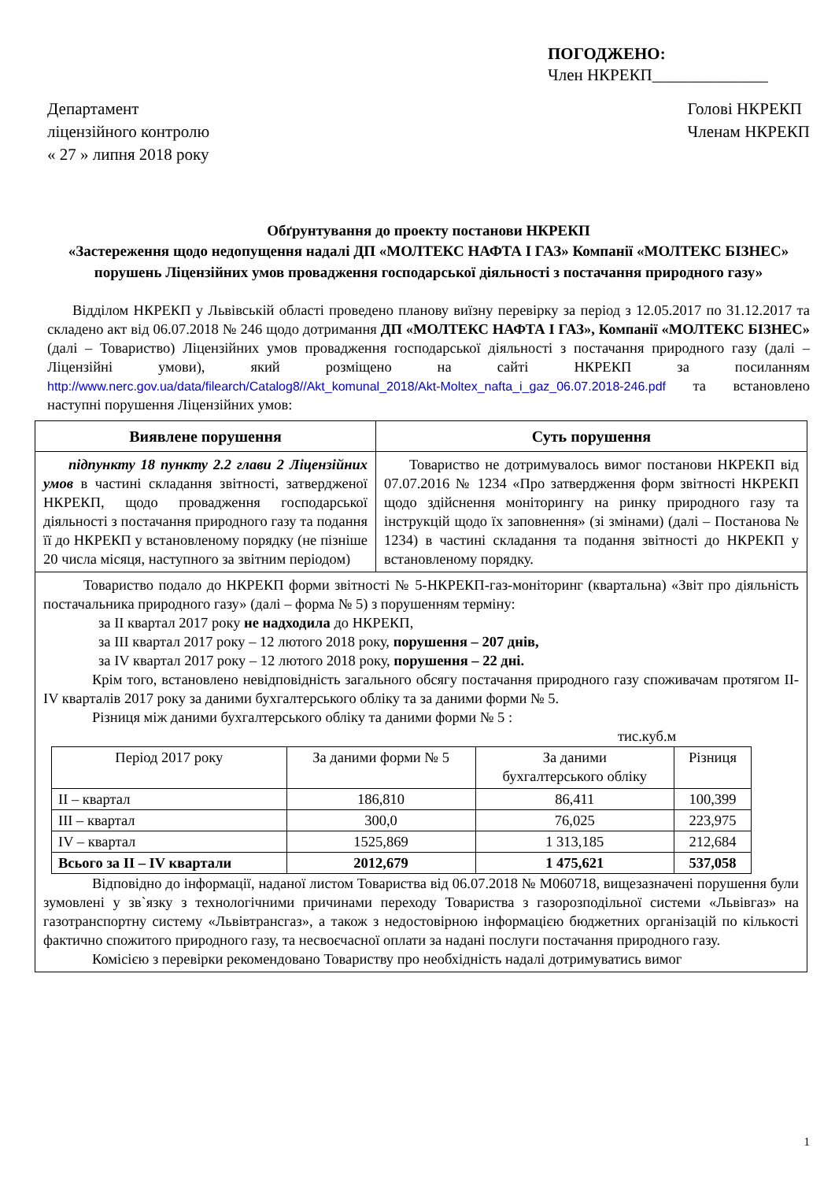ПОГОДЖЕНО:
Член НКРЕКП______________
Департамент
ліцензійного контролю
« 27 » липня 2018 року
Голові НКРЕКП
Членам НКРЕКП
Обґрунтування до проекту постанови НКРЕКП
«Застереження щодо недопущення надалі ДП «МОЛТЕКС НАФТА І ГАЗ» Компанії «МОЛТЕКС БІЗНЕС» порушень Ліцензійних умов провадження господарської діяльності з постачання природного газу»
Відділом НКРЕКП у Львівській області проведено планову виїзну перевірку за період з 12.05.2017 по 31.12.2017 та складено акт від 06.07.2018 № 246 щодо дотримання ДП «МОЛТЕКС НАФТА І ГАЗ», Компанії «МОЛТЕКС БІЗНЕС» (далі – Товариство) Ліцензійних умов провадження господарської діяльності з постачання природного газу (далі – Ліцензійні умови), який розміщено на сайті НКРЕКП за посиланням http://www.nerc.gov.ua/data/filearch/Catalog8//Akt_komunal_2018/Akt-Moltex_nafta_i_gaz_06.07.2018-246.pdf та встановлено наступні порушення Ліцензійних умов:
| Виявлене порушення | Суть порушення |
| --- | --- |
| підпункту 18 пункту 2.2 глави 2 Ліцензійних умов в частині складання звітності, затвердженої НКРЕКП, щодо провадження господарської діяльності з постачання природного газу та подання її до НКРЕКП у встановленому порядку (не пізніше 20 числа місяця, наступного за звітним періодом) | Товариство не дотримувалось вимог постанови НКРЕКП від 07.07.2016 № 1234 «Про затвердження форм звітності НКРЕКП щодо здійснення моніторингу на ринку природного газу та інструкцій щодо їх заповнення» (зі змінами) (далі – Постанова № 1234) в частині складання та подання звітності до НКРЕКП у встановленому порядку. |
| Товариство подало до НКРЕКП форми звітності № 5-НКРЕКП-газ-моніторинг (квартальна) «Звіт про діяльність постачальника природного газу» (далі – форма № 5) з порушенням терміну: за ІІ квартал 2017 року не надходила до НКРЕКП, за ІІІ квартал 2017 року – 12 лютого 2018 року, порушення – 207 днів, за IV квартал 2017 року – 12 лютого 2018 року, порушення – 22 дні. Крім того, встановлено невідповідність загального обсягу постачання природного газу споживачам протягом ІІ-IV кварталів 2017 року за даними бухгалтерського обліку та за даними форми № 5. Різниця між даними бухгалтерського обліку та даними форми № 5 : тис.куб.м / Період 2017 року / За даними форми № 5 / За даними бухгалтерського обліку / Різниця / / ІІ – квартал / 186,810 / 86,411 / 100,399 / / ІІІ – квартал / 300,0 / 76,025 / 223,975 / / IV – квартал / 1525,869 / 1 313,185 / 212,684 / / Всього за ІІ – IV квартали / 2012,679 / 1 475,621 / 537,058 / Відповідно до інформації, наданої листом Товариства від 06.07.2018 № М060718, вищезазначені порушення були зумовлені у зв`язку з технологічними причинами переходу Товариства з газорозподільної системи «Львівгаз» на газотранспортну систему «Львівтрансгаз», а також з недостовірною інформацією бюджетних організацій по кількості фактично спожитого природного газу, та несвоєчасної оплати за надані послуги постачання природного газу. Комісією з перевірки рекомендовано Товариству про необхідність надалі дотримуватись вимог | |
1